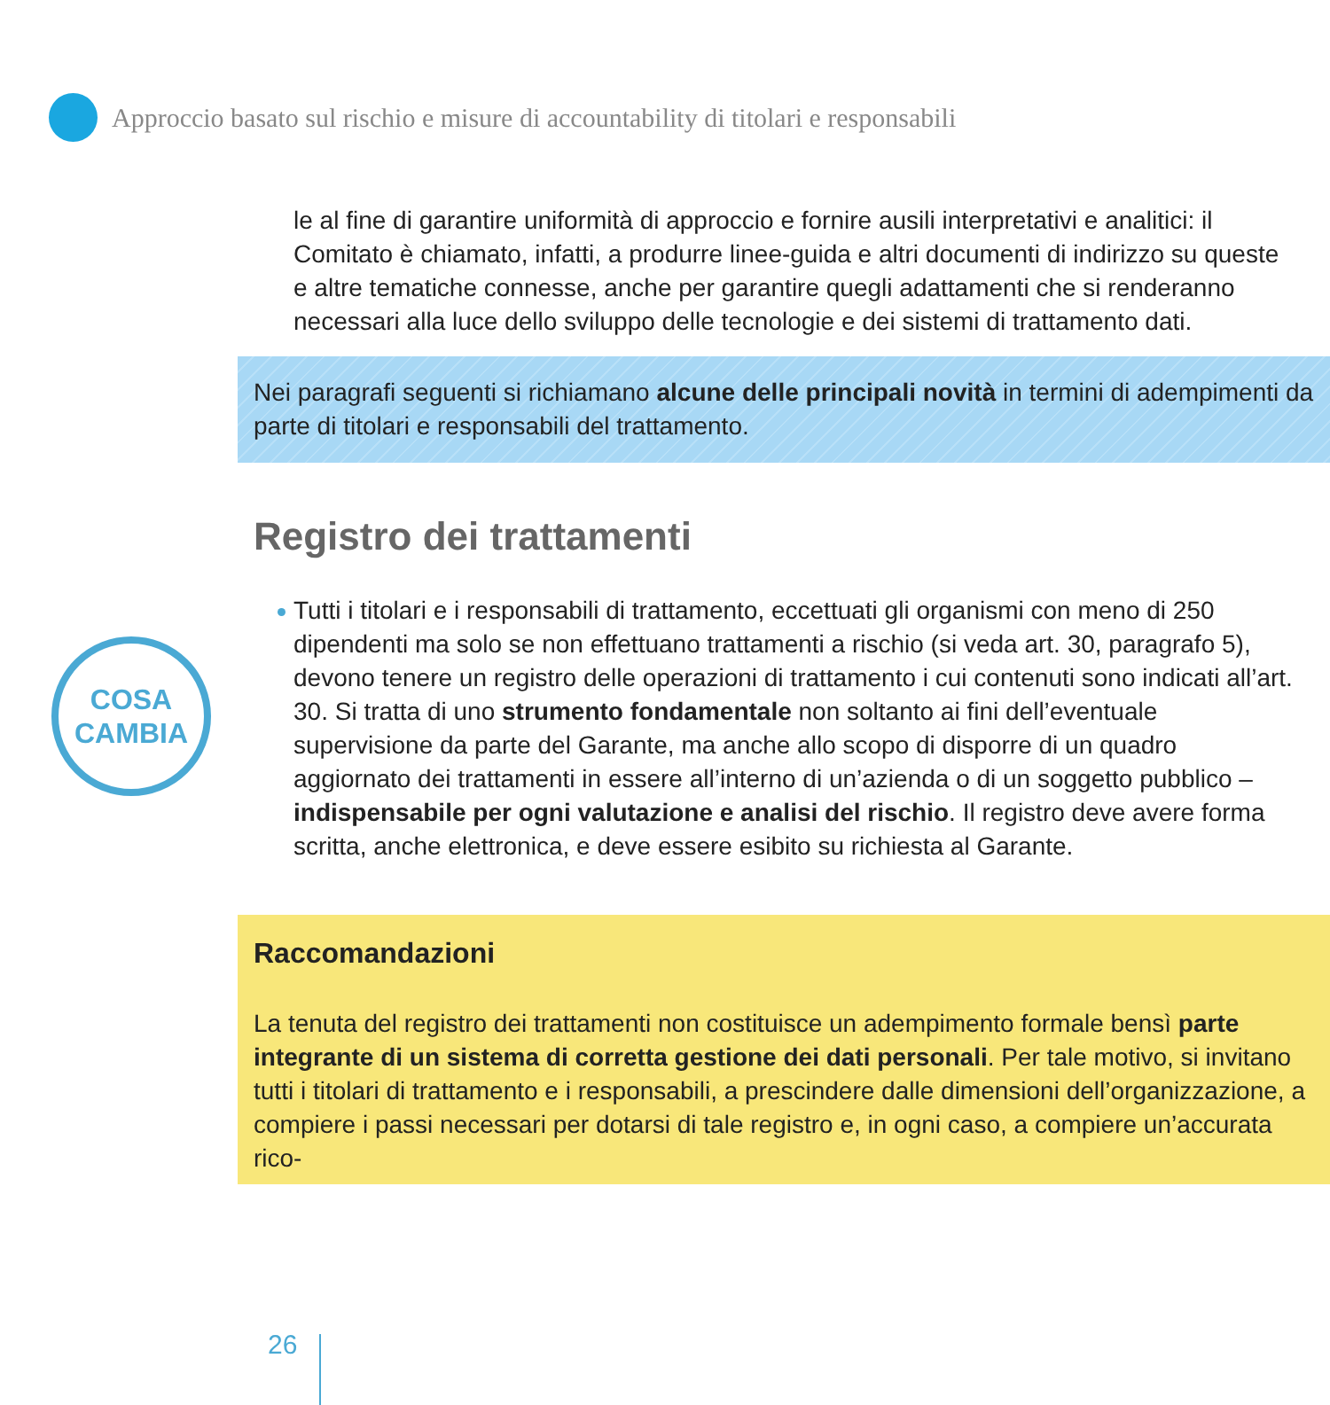Approccio basato sul rischio e misure di accountability di titolari e responsabili
COSA
CAMBIA
le al fine di garantire uniformità di approccio e fornire ausili interpretativi e analitici: il Comitato è chiamato, infatti, a produrre linee-guida e altri documenti di indirizzo su queste e altre tematiche connesse, anche per garantire quegli adattamenti che si renderanno necessari alla luce dello sviluppo delle tecnologie e dei sistemi di trattamento dati.
Nei paragrafi seguenti si richiamano alcune delle principali novità in termini di adempimenti da parte di titolari e responsabili del trattamento.
Registro dei trattamenti
Tutti i titolari e i responsabili di trattamento, eccettuati gli organismi con meno di 250 dipendenti ma solo se non effettuano trattamenti a rischio (si veda art. 30, paragrafo 5), devono tenere un registro delle operazioni di trattamento i cui contenuti sono indicati all’art. 30. Si tratta di uno strumento fondamentale non soltanto ai fini dell’eventuale supervisione da parte del Garante, ma anche allo scopo di disporre di un quadro aggiornato dei trattamenti in essere all’interno di un’azienda o di un soggetto pubblico – indispensabile per ogni valutazione e analisi del rischio. Il registro deve avere forma scritta, anche elettronica, e deve essere esibito su richiesta al Garante.
Raccomandazioni
La tenuta del registro dei trattamenti non costituisce un adempimento formale bensì parte integrante di un sistema di corretta gestione dei dati personali. Per tale motivo, si invitano tutti i titolari di trattamento e i responsabili, a prescindere dalle dimensioni dell’organizzazione, a compiere i passi necessari per dotarsi di tale registro e, in ogni caso, a compiere un’accurata rico-
26